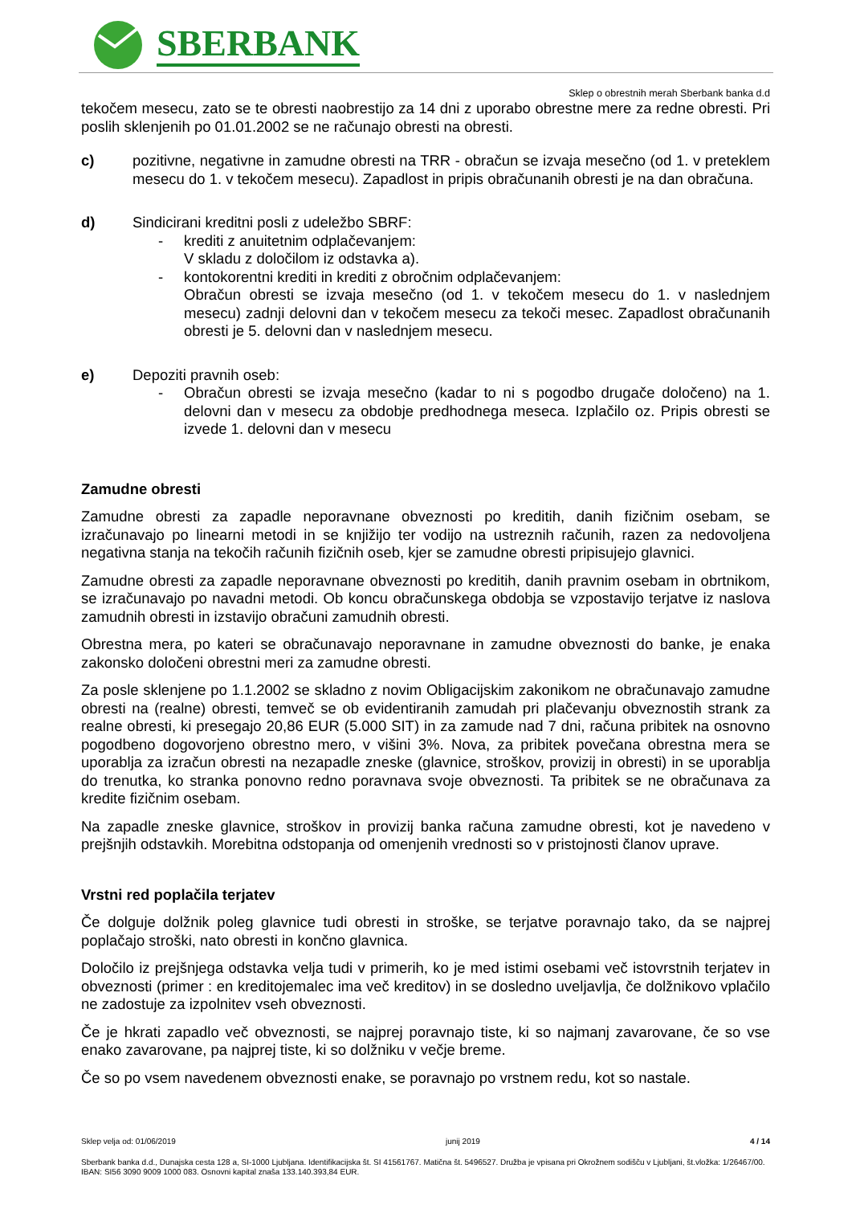SBERBANK
Sklep o obrestnih merah Sberbank banka d.d
tekočem mesecu, zato se te obresti naobrestijo za 14 dni z uporabo obrestne mere za redne obresti. Pri poslih sklenjenih po 01.01.2002 se ne računajo obresti na obresti.
c) pozitivne, negativne in zamudne obresti na TRR - obračun se izvaja mesečno (od 1. v preteklem mesecu do 1. v tekočem mesecu). Zapadlost in pripis obračunanih obresti je na dan obračuna.
d) Sindicirani kreditni posli z udeležbo SBRF:
- krediti z anuitetnim odplačevanjem:
V skladu z določilom iz odstavka a).
- kontokorentni krediti in krediti z obročnim odplačevanjem:
Obračun obresti se izvaja mesečno (od 1. v tekočem mesecu do 1. v naslednjem mesecu) zadnji delovni dan v tekočem mesecu za tekoči mesec. Zapadlost obračunanih obresti je 5. delovni dan v naslednjem mesecu.
e) Depoziti pravnih oseb:
- Obračun obresti se izvaja mesečno (kadar to ni s pogodbo drugače določeno) na 1. delovni dan v mesecu za obdobje predhodnega meseca. Izplačilo oz. Pripis obresti se izvede 1. delovni dan v mesecu
Zamudne obresti
Zamudne obresti za zapadle neporavnane obveznosti po kreditih, danih fizičnim osebam, se izračunavajo po linearni metodi in se knjižijo ter vodijo na ustreznih računih, razen za nedovoljena negativna stanja na tekočih računih fizičnih oseb, kjer se zamudne obresti pripisujejo glavnici.
Zamudne obresti za zapadle neporavnane obveznosti po kreditih, danih pravnim osebam in obrtnikom, se izračunavajo po navadni metodi. Ob koncu obračunskega obdobja se vzpostavijo terjatve iz naslova zamudnih obresti in izstavijo obračuni zamudnih obresti.
Obrestna mera, po kateri se obračunavajo neporavnane in zamudne obveznosti do banke, je enaka zakonsko določeni obrestni meri za zamudne obresti.
Za posle sklenjene po 1.1.2002 se skladno z novim Obligacijskim zakonikom ne obračunavajo zamudne obresti na (realne) obresti, temveč se ob evidentiranih zamudah pri plačevanju obveznostih strank za realne obresti, ki presegajo 20,86 EUR (5.000 SIT) in za zamude nad 7 dni, računa pribitek na osnovno pogodbeno dogovorjeno obrestno mero, v višini 3%. Nova, za pribitek povečana obrestna mera se uporablja za izračun obresti na nezapadle zneske (glavnice, stroškov, provizij in obresti) in se uporablja do trenutka, ko stranka ponovno redno poravnava svoje obveznosti. Ta pribitek se ne obračunava za kredite fizičnim osebam.
Na zapadle zneske glavnice, stroškov in provizij banka računa zamudne obresti, kot je navedeno v prejšnjih odstavkih. Morebitna odstopanja od omenjenih vrednosti so v pristojnosti članov uprave.
Vrstni red poplačila terjatev
Če dolguje dolžnik poleg glavnice tudi obresti in stroške, se terjatve poravnajo tako, da se najprej poplačajo stroški, nato obresti in končno glavnica.
Določilo iz prejšnjega odstavka velja tudi v primerih, ko je med istimi osebami več istovrstnih terjatev in obveznosti (primer : en kreditojemalec ima več kreditov) in se dosledno uveljavlja, če dolžnikovo vplačilo ne zadostuje za izpolnitev vseh obveznosti.
Če je hkrati zapadlo več obveznosti, se najprej poravnajo tiste, ki so najmanj zavarovane, če so vse enako zavarovane, pa najprej tiste, ki so dolžniku v večje breme.
Če so po vsem navedenem obveznosti enake, se poravnajo po vrstnem redu, kot so nastale.
Sklep velja od: 01/06/2019 junij 2019 4 / 14
Sberbank banka d.d., Dunajska cesta 128 a, SI-1000 Ljubljana. Identifikacijska št. SI 41561767. Matična št. 5496527. Družba je vpisana pri Okrožnem sodišču v Ljubljani, št.vložka: 1/26467/00. IBAN: SI56 3090 9009 1000 083. Osnovni kapital znaša 133.140.393,84 EUR.